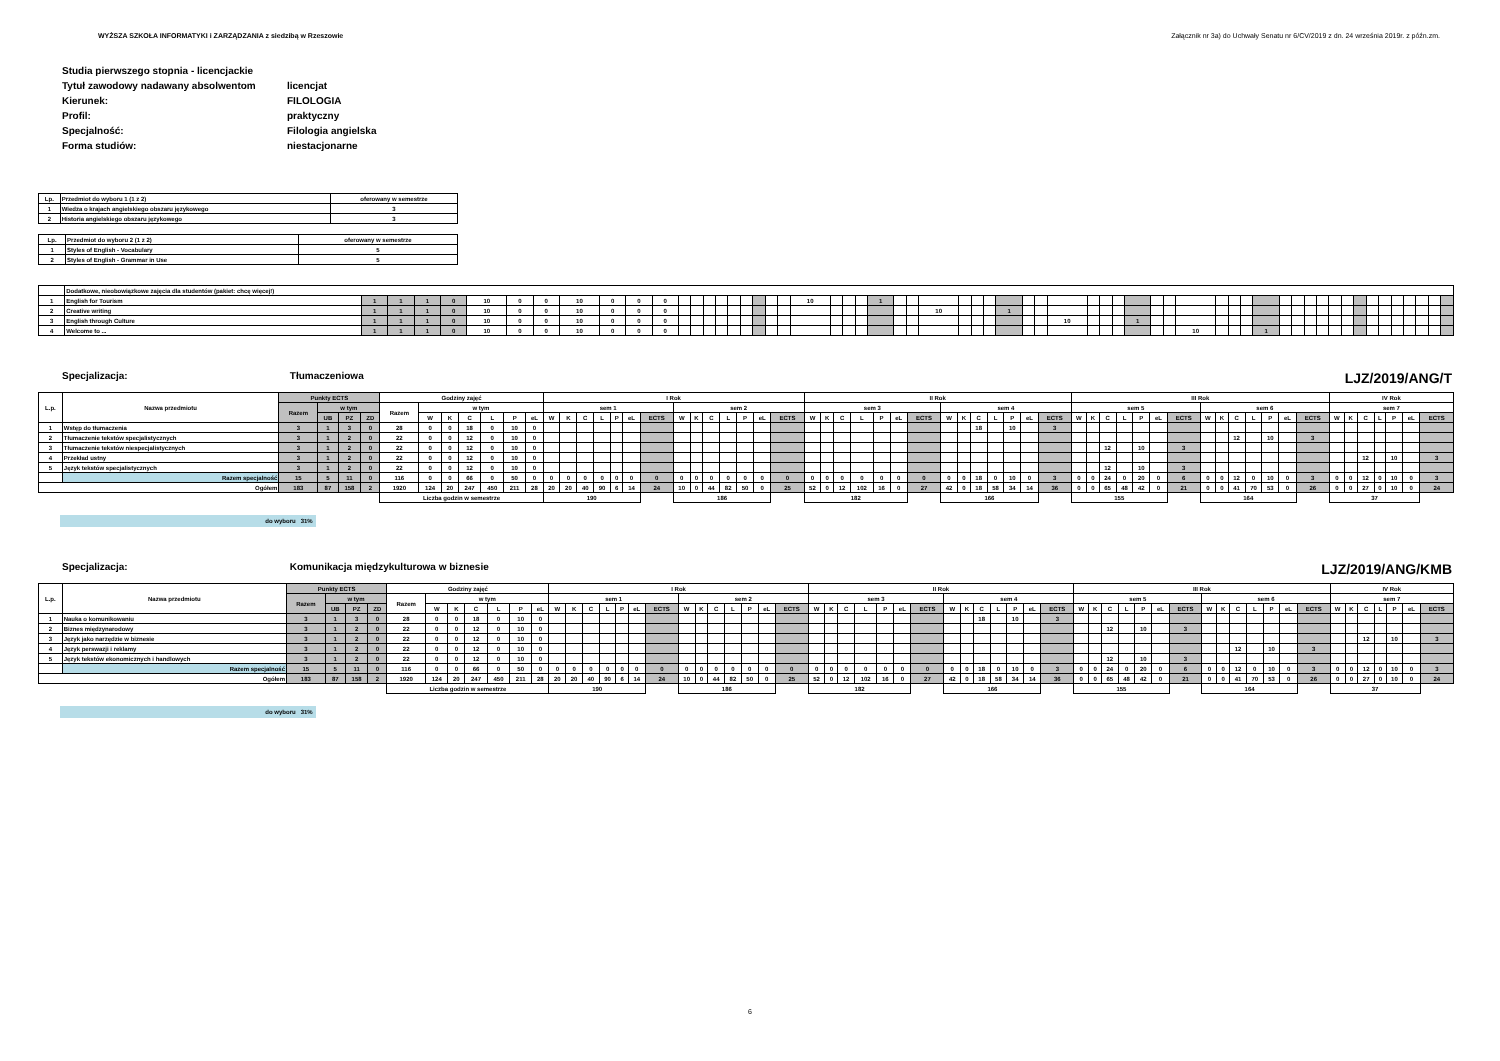WYŻSZA SZKOŁA INFORMATYKI i ZARZĄDZANIA z siedzibą w Rzeszowie Załącznik nr 3a) do Uchwały Senatu nr 6/CV/2019 z dn. 24 września 2019r. z późn.zm.
| Studia pierwszego stopnia - licencjackie | |
| Tytuł zawodowy nadawany absolwentom | licencjat |
| Kierunek: | FILOLOGIA |
| Profil: | praktyczny |
| Specjalność: | Filologia angielska |
| Forma studiów: | niestacjonarne |
| Lp. | Przedmiot do wyboru 1 (1 z 2) | oferowany w semestrze |
| 1 | Wiedza o krajach angielskiego obszaru językowego | 3 |
| 2 | Historia angielskiego obszaru językowego | 3 |
| Lp. | Przedmiot do wyboru 2 (1 z 2) | oferowany w semestrze |
| 1 | Styles of English - Vocabulary | 5 |
| 2 | Styles of English - Grammar in Use | 5 |
| | Dodatkowe, nieobowiązkowe zajęcia dla studentów (pakiet: chcę więcej!) | | | | | | | | | | | | | | | | | | | | | | | | | | | | | | | | | | | | | | | | | | | | | | | | | | | | | | | | | | | | |
| 1 | English for Tourism | 1 | 1 | 1 | 0 | 10 | 0 | 0 | 10 | 0 | 0 | 0 | | | | | | | | | | 10 | | | | 1 | | | | | | | | | | | | | | | | | | | | | | | | | | | | | | | | | | | |
| 2 | Creative writing | 1 | 1 | 1 | 0 | 10 | 0 | 0 | 10 | 0 | 0 | 0 | | | | | | | | | | | | | | | | | 10 | | | | 1 | | | | | | | | | | | | | | | | | | | | | | | | | | | | |
| 3 | English through Culture | 1 | 1 | 1 | 0 | 10 | 0 | 0 | 10 | 0 | 0 | 0 | | | | | | | | | | | | | | | | | | | | | | | | 10 | | | | 1 | | | | | | | | | | | | | | | | | | | | | |
| 4 | Welcome to ... | 1 | 1 | 1 | 0 | 10 | 0 | 0 | 10 | 0 | 0 | 0 | | | | | | | | | | | | | | | | | | | | | | | | | | | | | | | 10 | | | | 1 | | | | | | | | | | | | | | |
Specjalizacja: Tłumaczeniowa LJZ/2019/ANG/T
| L.p. | Nazwa przedmiotu | Punkty ECTS | | | | Godziny zajęć | | | | | | | I Rok | | | | | | | | | | | | | | II Rok | | | | | | | | | | | | | | III Rok | | | | | | | | | | | | | | IV Rok | | | | | | |
| | | Razem | w tym | | | Razem | w tym | | | | | | sem 1 | | | | | | | sem 2 | | | | | | | sem 3 | | | | | | | sem 4 | | | | | | | sem 5 | | | | | | | sem 6 | | | | | | | sem 7 | | | | | | |
| | | | UB | PZ | ZD | | W | K | C | L | P | eL | W | K | C | L | P | eL | ECTS | W | K | C | L | P | eL | ECTS | W | K | C | L | P | eL | ECTS | W | K | C | L | P | eL | ECTS | W | K | C | L | P | eL | ECTS | W | K | C | L | P | eL | ECTS | W | K | C | L | P | eL | ECTS |
| 1 | Wstęp do tłumaczenia | 3 | 1 | 3 | 0 | 28 | 0 | 0 | 18 | 0 | 10 | 0 | | | | | | | | | | | | | | | | | | | | | | | | 18 | | 10 | | 3 | | | | | | | | | | | | | | | | | | | | | |
| 2 | Tłumaczenie tekstów specjalistycznych | 3 | 1 | 2 | 0 | 22 | 0 | 0 | 12 | 0 | 10 | 0 | | | | | | | | | | | | | | | | | | | | | | | | | | | | | | | | | | | | | | 12 | | 10 | | 3 | | | | | | | |
| 3 | Tłumaczenie tekstów niespecjalistycznych | 3 | 1 | 2 | 0 | 22 | 0 | 0 | 12 | 0 | 10 | 0 | | | | | | | | | | | | | | | | | | | | | | | | | | | | | | | 12 | | 10 | | 3 | | | | | | | | | | | | | | |
| 4 | Przekład ustny | 3 | 1 | 2 | 0 | 22 | 0 | 0 | 12 | 0 | 10 | 0 | | | | | | | | | | | | | | | | | | | | | | | | | | | | | | | | | | | | | | | | | | | | | 12 | | 10 | | 3 |
| 5 | Język tekstów specjalistycznych | 3 | 1 | 2 | 0 | 22 | 0 | 0 | 12 | 0 | 10 | 0 | | | | | | | | | | | | | | | | | | | | | | | | | | | | | | | 12 | | 10 | | 3 | | | | | | | | | | | | | | |
| | Razem specjalność | 15 | 5 | 11 | 0 | 116 | 0 | 0 | 66 | 0 | 50 | 0 | 0 | 0 | 0 | 0 | 0 | 0 | 0 | 0 | 0 | 0 | 0 | 0 | 0 | 0 | 0 | 0 | 0 | 0 | 0 | 0 | 0 | 0 | 0 | 18 | 0 | 10 | 0 | 3 | 0 | 0 | 24 | 0 | 20 | 0 | 6 | 0 | 0 | 12 | 0 | 10 | 0 | 3 | 0 | 0 | 12 | 0 | 10 | 0 | 3 |
| Ogółem | | 183 | 87 | 158 | 2 | 1920 | 124 | 20 | 247 | 450 | 211 | 28 | 20 | 20 | 40 | 90 | 6 | 14 | 24 | 10 | 0 | 44 | 82 | 50 | 0 | 25 | 52 | 0 | 12 | 102 | 16 | 0 | 27 | 42 | 0 | 18 | 58 | 34 | 14 | 36 | 0 | 0 | 65 | 48 | 42 | 0 | 21 | 0 | 0 | 41 | 70 | 53 | 0 | 26 | 0 | 0 | 27 | 0 | 10 | 0 | 24 |
| | | | | | | Liczba godzin w semestrze | | | | | | | 190 | | | | | | | 186 | | | | | | | 182 | | | | | | | 166 | | | | | | | 155 | | | | | | | 164 | | | | | | | 37 | | | | | | |
do wyboru 31%
Specjalizacja: Komunikacja międzykulturowa w biznesie LJZ/2019/ANG/KMB
| L.p. | Nazwa przedmiotu | Punkty ECTS | | | | Godziny zajęć | | | | | | | I Rok | | | | | | | | | | | | | | II Rok | | | | | | | | | | | | | | III Rok | | | | | | | | | | | | | | IV Rok | | | | | | |
| | | Razem | w tym | | | Razem | w tym | | | | | | sem 1 | | | | | | | sem 2 | | | | | | | sem 3 | | | | | | | sem 4 | | | | | | | sem 5 | | | | | | | sem 6 | | | | | | | sem 7 | | | | | | |
| | | | UB | PZ | ZD | | W | K | C | L | P | eL | W | K | C | L | P | eL | ECTS | W | K | C | L | P | eL | ECTS | W | K | C | L | P | eL | ECTS | W | K | C | L | P | eL | ECTS | W | K | C | L | P | eL | ECTS | W | K | C | L | P | eL | ECTS | W | K | C | L | P | eL | ECTS |
| 1 | Nauka o komunikowaniu | 3 | 1 | 3 | 0 | 28 | 0 | 0 | 18 | 0 | 10 | 0 | | | | | | | | | | | | | | | | | | | | | | | | 18 | | 10 | | 3 | | | | | | | | | | | | | | | | | | | | | |
| 2 | Biznes międzynarodowy | 3 | 1 | 2 | 0 | 22 | 0 | 0 | 12 | 0 | 10 | 0 | | | | | | | | | | | | | | | | | | | | | | | | | | | | | | | 12 | | 10 | | 3 | | | | | | | | | | | | | | |
| 3 | Język jako narzędzie w biznesie | 3 | 1 | 2 | 0 | 22 | 0 | 0 | 12 | 0 | 10 | 0 | | | | | | | | | | | | | | | | | | | | | | | | | | | | | | | | | | | | | | | | | | | | | 12 | | 10 | | 3 |
| 4 | Język perswazji i reklamy | 3 | 1 | 2 | 0 | 22 | 0 | 0 | 12 | 0 | 10 | 0 | | | | | | | | | | | | | | | | | | | | | | | | | | | | | | | | | | | | | | 12 | | 10 | | 3 | | | | | | | |
| 5 | Język tekstów ekonomicznych i handlowych | 3 | 1 | 2 | 0 | 22 | 0 | 0 | 12 | 0 | 10 | 0 | | | | | | | | | | | | | | | | | | | | | | | | | | | | | | | 12 | | 10 | | 3 | | | | | | | | | | | | | | |
| | Razem specjalność | 15 | 5 | 11 | 0 | 116 | 0 | 0 | 66 | 0 | 50 | 0 | 0 | 0 | 0 | 0 | 0 | 0 | 0 | 0 | 0 | 0 | 0 | 0 | 0 | 0 | 0 | 0 | 0 | 0 | 0 | 0 | 0 | 0 | 0 | 18 | 0 | 10 | 0 | 3 | 0 | 0 | 24 | 0 | 20 | 0 | 6 | 0 | 0 | 12 | 0 | 10 | 0 | 3 | 0 | 0 | 12 | 0 | 10 | 0 | 3 |
| Ogółem | | 183 | 87 | 158 | 2 | 1920 | 124 | 20 | 247 | 450 | 211 | 28 | 20 | 20 | 40 | 90 | 6 | 14 | 24 | 10 | 0 | 44 | 82 | 50 | 0 | 25 | 52 | 0 | 12 | 102 | 16 | 0 | 27 | 42 | 0 | 18 | 58 | 34 | 14 | 36 | 0 | 0 | 65 | 48 | 42 | 0 | 21 | 0 | 0 | 41 | 70 | 53 | 0 | 26 | 0 | 0 | 27 | 0 | 10 | 0 | 24 |
| | | | | | | Liczba godzin w semestrze | | | | | | | 190 | | | | | | | 186 | | | | | | | 182 | | | | | | | 166 | | | | | | | 155 | | | | | | | 164 | | | | | | | 37 | | | | | | |
do wyboru 31%
6